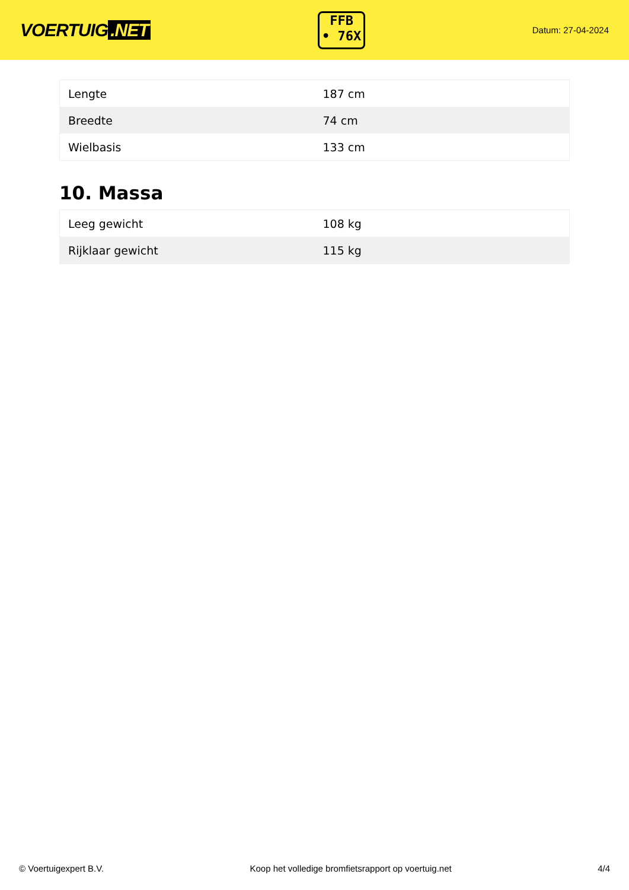VOERTUIG.NET
FFB
• 76X
Datum: 27-04-2024
| Lengte | 187 cm |
| Breedte | 74 cm |
| Wielbasis | 133 cm |
10. Massa
| Leeg gewicht | 108 kg |
| Rijklaar gewicht | 115 kg |
© Voertuigexpert B.V. Koop het volledige bromfietsrapport op voertuig.net 4/4